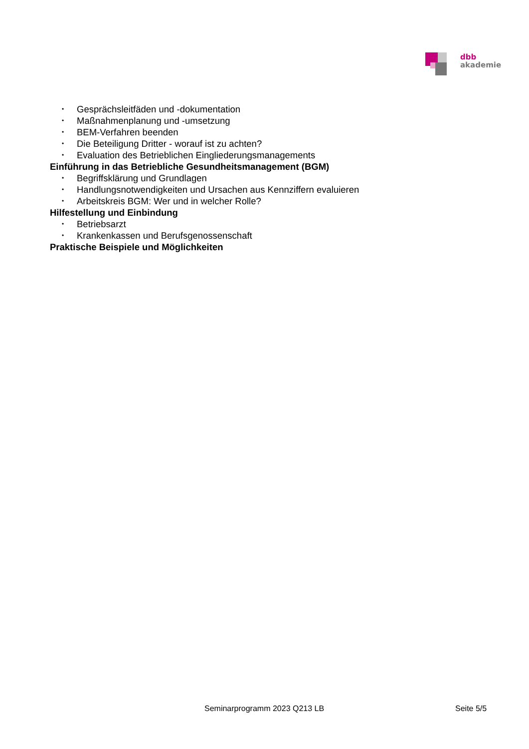dbb
akademie
• Gesprächsleitfäden und -dokumentation
• Maßnahmenplanung und -umsetzung
• BEM-Verfahren beenden
• Die Beteiligung Dritter - worauf ist zu achten?
• Evaluation des Betrieblichen Eingliederungsmanagements
Einführung in das Betriebliche Gesundheitsmanagement (BGM)
• Begriffsklärung und Grundlagen
• Handlungsnotwendigkeiten und Ursachen aus Kennziffern evaluieren
• Arbeitskreis BGM: Wer und in welcher Rolle?
Hilfestellung und Einbindung
• Betriebsarzt
• Krankenkassen und Berufsgenossenschaft
Praktische Beispiele und Möglichkeiten
Seminarprogramm 2023 Q213 LB Seite 5/5